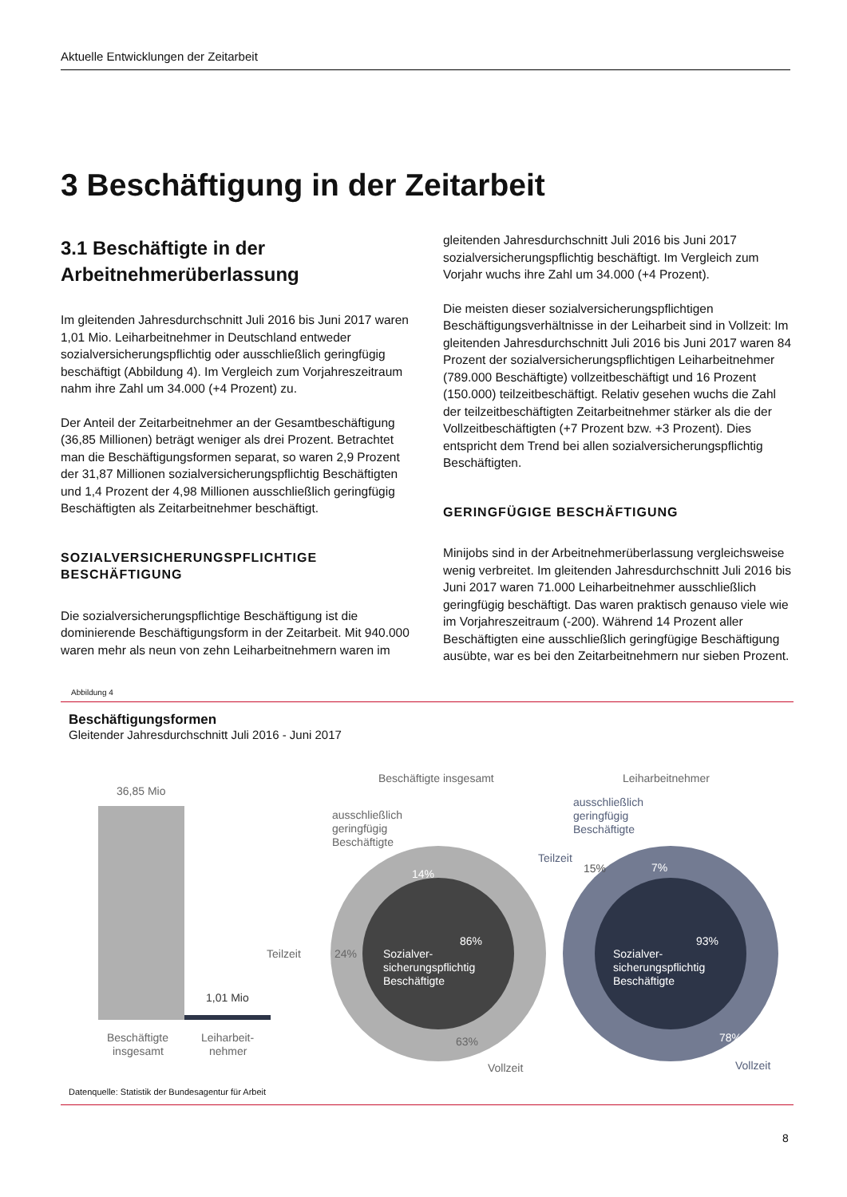Aktuelle Entwicklungen der Zeitarbeit
3 Beschäftigung in der Zeitarbeit
3.1 Beschäftigte in der Arbeitnehmerüberlassung
Im gleitenden Jahresdurchschnitt Juli 2016 bis Juni 2017 waren 1,01 Mio. Leiharbeitnehmer in Deutschland entweder sozialversicherungspflichtig oder ausschließlich geringfügig beschäftigt (Abbildung 4). Im Vergleich zum Vorjahreszeitraum nahm ihre Zahl um 34.000 (+4 Prozent) zu.
Der Anteil der Zeitarbeitnehmer an der Gesamtbeschäftigung (36,85 Millionen) beträgt weniger als drei Prozent. Betrachtet man die Beschäftigungsformen separat, so waren 2,9 Prozent der 31,87 Millionen sozialversicherungspflichtig Beschäftigten und 1,4 Prozent der 4,98 Millionen ausschließlich geringfügig Beschäftigten als Zeitarbeitnehmer beschäftigt.
SOZIALVERSICHERUNGSPFLICHTIGE BESCHÄFTIGUNG
Die sozialversicherungspflichtige Beschäftigung ist die dominierende Beschäftigungsform in der Zeitarbeit. Mit 940.000 waren mehr als neun von zehn Leiharbeitnehmern waren im
gleitenden Jahresdurchschnitt Juli 2016 bis Juni 2017 sozialversicherungspflichtig beschäftigt. Im Vergleich zum Vorjahr wuchs ihre Zahl um 34.000 (+4 Prozent).
Die meisten dieser sozialversicherungspflichtigen Beschäftigungsverhältnisse in der Leiharbeit sind in Vollzeit: Im gleitenden Jahresdurchschnitt Juli 2016 bis Juni 2017 waren 84 Prozent der sozialversicherungspflichtigen Leiharbeitnehmer (789.000 Beschäftigte) vollzeitbeschäftigt und 16 Prozent (150.000) teilzeitbeschäftigt. Relativ gesehen wuchs die Zahl der teilzeitbeschäftigten Zeitarbeitnehmer stärker als die der Vollzeitbeschäftigten (+7 Prozent bzw. +3 Prozent). Dies entspricht dem Trend bei allen sozialversicherungspflichtig Beschäftigten.
GERINGFÜGIGE BESCHÄFTIGUNG
Minijobs sind in der Arbeitnehmerüberlassung vergleichsweise wenig verbreitet. Im gleitenden Jahresdurchschnitt Juli 2016 bis Juni 2017 waren 71.000 Leiharbeitnehmer ausschließlich geringfügig beschäftigt. Das waren praktisch genauso viele wie im Vorjahreszeitraum (-200). Während 14 Prozent aller Beschäftigten eine ausschließlich geringfügige Beschäftigung ausübte, war es bei den Zeitarbeitnehmern nur sieben Prozent.
Abbildung 4
Beschäftigungsformen
Gleitender Jahresdurchschnitt Juli 2016 - Juni 2017
36,85 Mio
1,01 Mio
Beschäftigte
insgesamt
Leiharbeit-
nehmer
Beschäftigte insgesamt
14%
86%
Sozialver-
sicherungspflichtig
Beschäftigte
ausschließlich
geringfügig
Beschäftigte
Teilzeit
24%
63%
Vollzeit
Leiharbeitnehmer
7%
93%
15%
Sozialver-
sicherungspflichtig
Beschäftigte
ausschließlich
geringfügig
Beschäftigte
Teilzeit
78%
Vollzeit
Datenquelle: Statistik der Bundesagentur für Arbeit
8